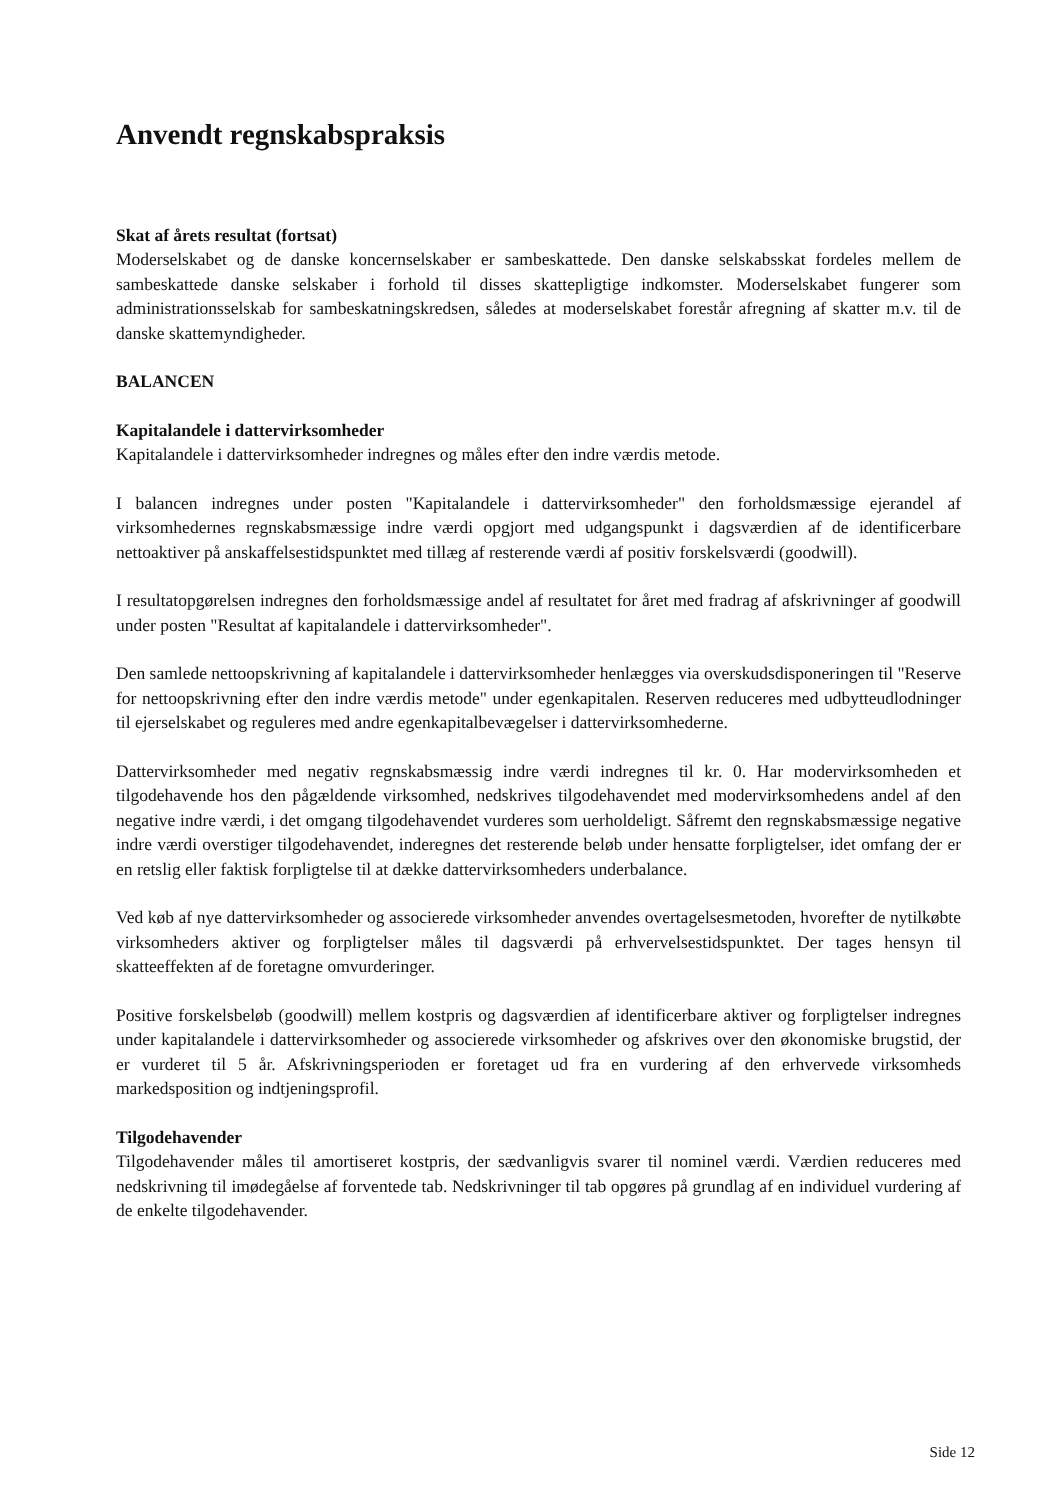Anvendt regnskabspraksis
Skat af årets resultat (fortsat)
Moderselskabet og de danske koncernselskaber er sambeskattede. Den danske selskabsskat fordeles mellem de sambeskattede danske selskaber i forhold til disses skattepligtige indkomster. Moderselskabet fungerer som administrationsselskab for sambeskatningskredsen, således at moderselskabet forestår afregning af skatter m.v. til de danske skattemyndigheder.
BALANCEN
Kapitalandele i dattervirksomheder
Kapitalandele i dattervirksomheder indregnes og måles efter den indre værdis metode.
I balancen indregnes under posten "Kapitalandele i dattervirksomheder" den forholdsmæssige ejerandel af virksomhedernes regnskabsmæssige indre værdi opgjort med udgangspunkt i dagsværdien af de identificerbare nettoaktiver på anskaffelsestidspunktet med tillæg af resterende værdi af positiv forskelsværdi (goodwill).
I resultatopgørelsen indregnes den forholdsmæssige andel af resultatet for året med fradrag af afskrivninger af goodwill under posten "Resultat af kapitalandele i dattervirksomheder".
Den samlede nettoopskrivning af kapitalandele i dattervirksomheder henlægges via overskudsdisponeringen til "Reserve for nettoopskrivning efter den indre værdis metode" under egenkapitalen. Reserven reduceres med udbytteudlodninger til ejerselskabet og reguleres med andre egenkapitalbevægelser i dattervirksomhederne.
Dattervirksomheder med negativ regnskabsmæssig indre værdi indregnes til kr. 0. Har modervirksomheden et tilgodehavende hos den pågældende virksomhed, nedskrives tilgodehavendet med modervirksomhedens andel af den negative indre værdi, i det omgang tilgodehavendet vurderes som uerholdeligt. Såfremt den regnskabsmæssige negative indre værdi overstiger tilgodehavendet, inderegnes det resterende beløb under hensatte forpligtelser, idet omfang der er en retslig eller faktisk forpligtelse til at dække dattervirksomheders underbalance.
Ved køb af nye dattervirksomheder og associerede virksomheder anvendes overtagelsesmetoden, hvorefter de nytilkøbte virksomheders aktiver og forpligtelser måles til dagsværdi på erhvervelsestidspunktet. Der tages hensyn til skatteeffekten af de foretagne omvurderinger.
Positive forskelsbeløb (goodwill) mellem kostpris og dagsværdien af identificerbare aktiver og forpligtelser indregnes under kapitalandele i dattervirksomheder og associerede virksomheder og afskrives over den økonomiske brugstid, der er vurderet til 5 år. Afskrivningsperioden er foretaget ud fra en vurdering af den erhvervede virksomheds markedsposition og indtjeningsprofil.
Tilgodehavender
Tilgodehavender måles til amortiseret kostpris, der sædvanligvis svarer til nominel værdi. Værdien reduceres med nedskrivning til imødegåelse af forventede tab. Nedskrivninger til tab opgøres på grundlag af en individuel vurdering af de enkelte tilgodehavender.
Side 12